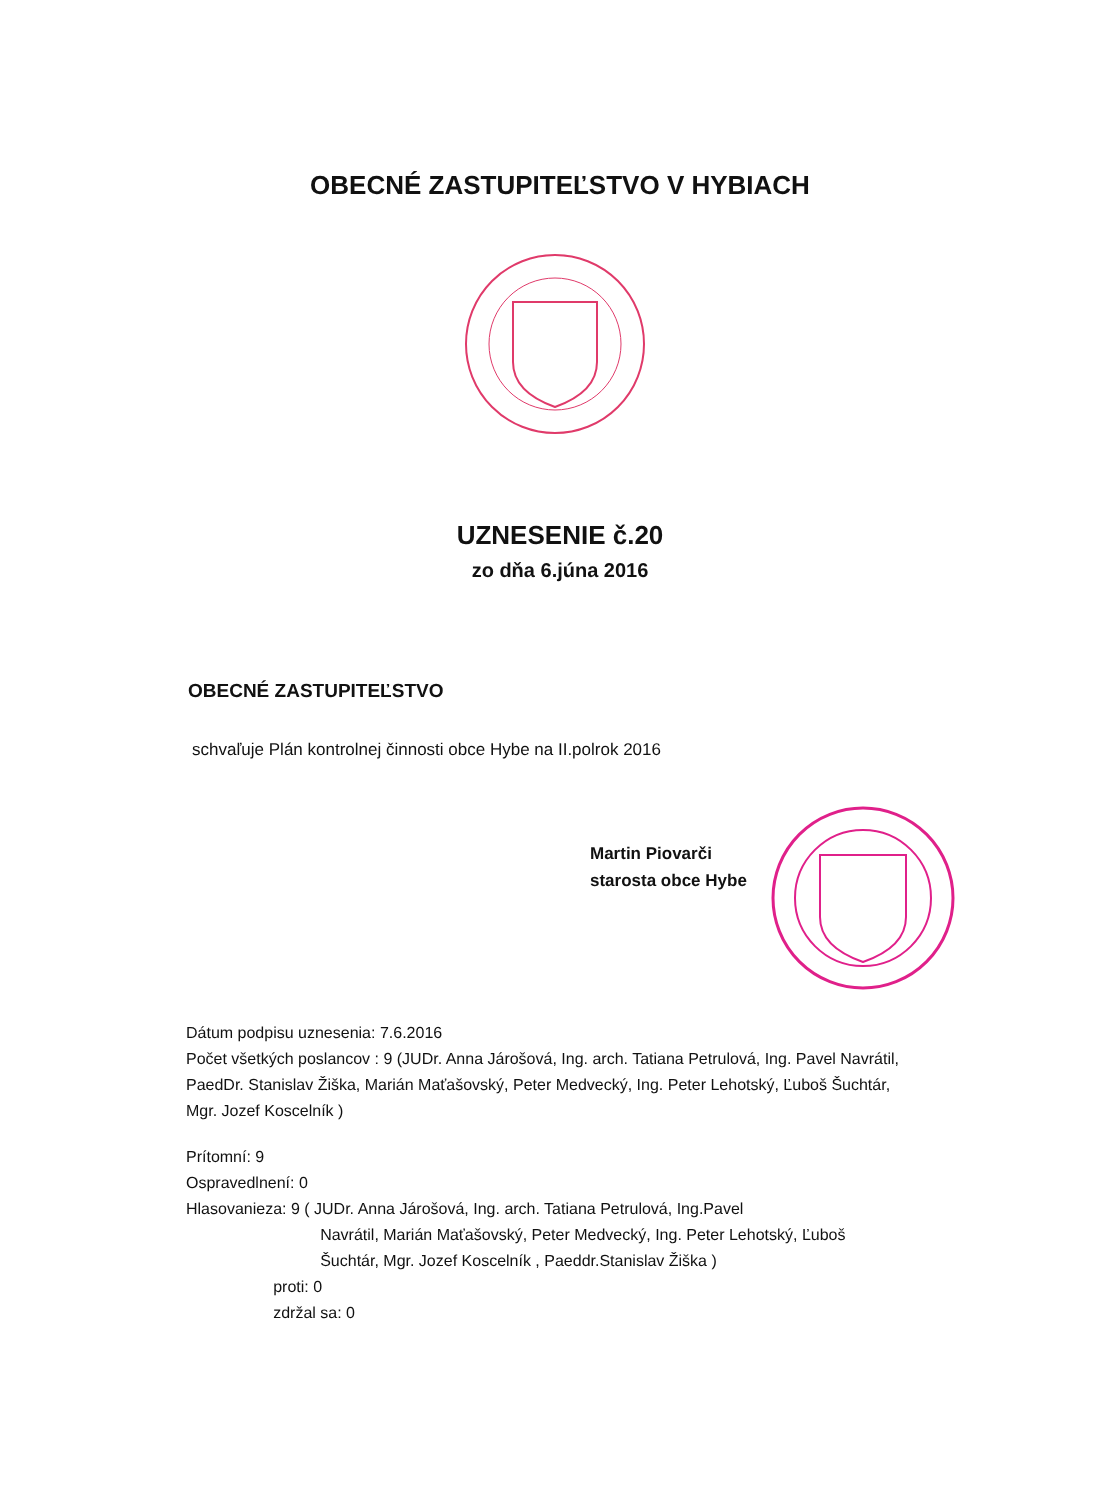OBECNÉ ZASTUPITEĽSTVO V HYBIACH
UZNESENIE č.20
zo dňa 6.júna 2016
OBECNÉ ZASTUPITEĽSTVO
schvaľuje Plán kontrolnej činnosti obce Hybe na II.polrok 2016
Martin Piovarči
starosta obce Hybe
Dátum podpisu uznesenia: 7.6.2016
Počet všetkých poslancov : 9 (JUDr. Anna Járošová, Ing. arch. Tatiana Petrulová, Ing. Pavel Navrátil, PaedDr. Stanislav Žiška, Marián Maťašovský, Peter Medvecký, Ing. Peter Lehotský, Ľuboš Šuchtár, Mgr. Jozef Koscelník )
Prítomní: 9
Ospravedlnení: 0
Hlasovanie za: 9 ( JUDr. Anna Járošová, Ing. arch. Tatiana Petrulová, Ing.Pavel
Navrátil, Marián Maťašovský, Peter Medvecký, Ing. Peter Lehotský, Ľuboš Šuchtár, Mgr. Jozef Koscelník , Paeddr.Stanislav Žiška )
proti: 0
zdržal sa: 0